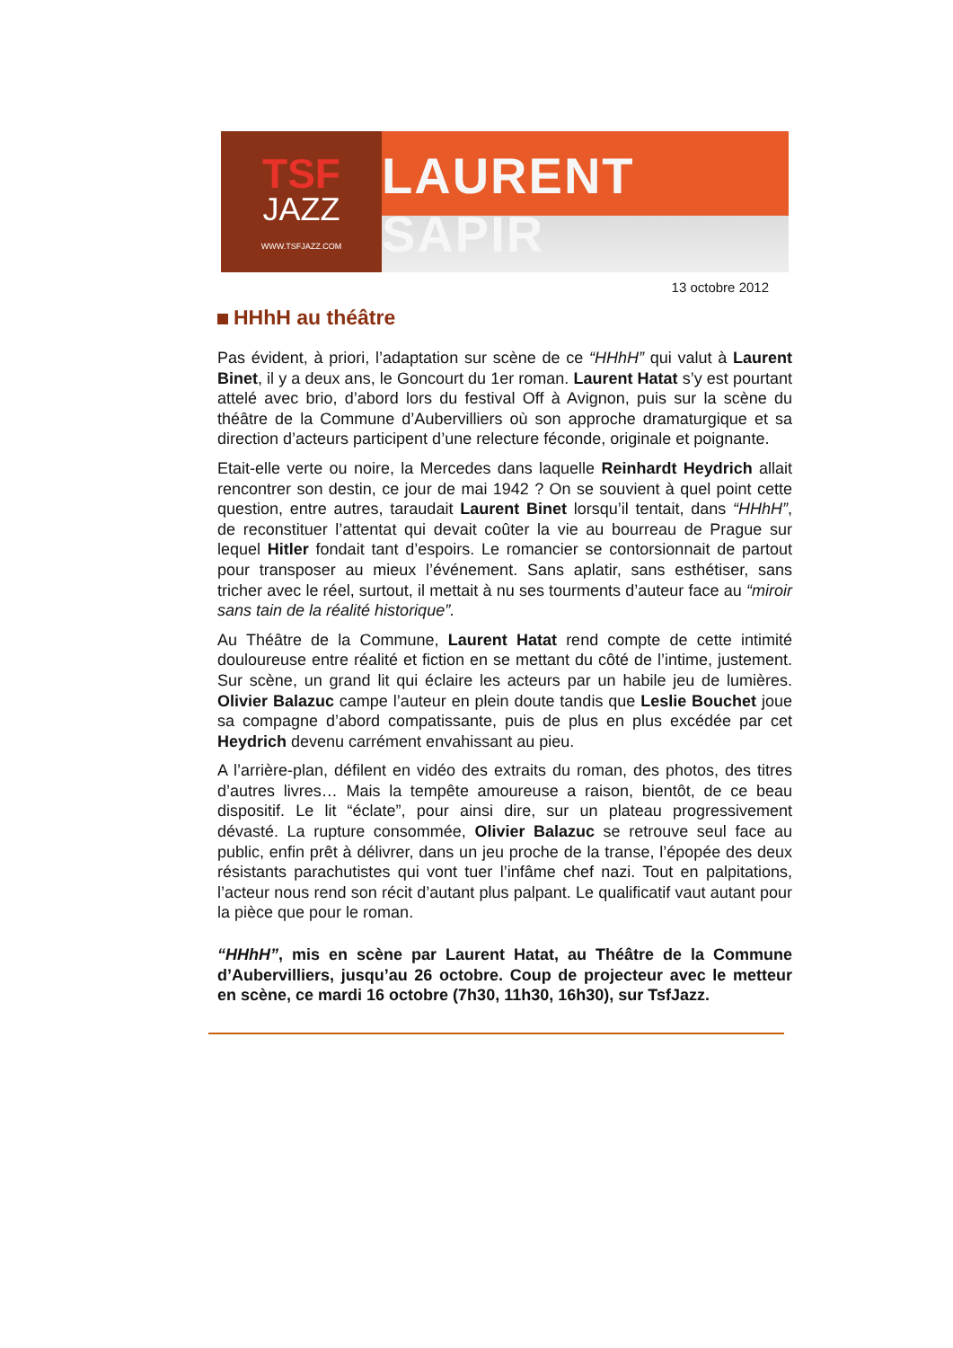TSF
JAZZ
WWW.TSFJAZZ.COM
LAURENT SAPIR
13 octobre 2012
HHhH au théâtre
Pas évident, à priori, l’adaptation sur scène de ce “HHhH” qui valut à Laurent Binet, il y a deux ans, le Goncourt du 1er roman. Laurent Hatat s’y est pourtant attelé avec brio, d’abord lors du festival Off à Avignon, puis sur la scène du théâtre de la Commune d’Aubervilliers où son approche dramaturgique et sa direction d’acteurs participent d’une relecture féconde, originale et poignante.
Etait-elle verte ou noire, la Mercedes dans laquelle Reinhardt Heydrich allait rencontrer son destin, ce jour de mai 1942 ? On se souvient à quel point cette question, entre autres, taraudait Laurent Binet lorsqu’il tentait, dans “HHhH”, de reconstituer l’attentat qui devait coûter la vie au bourreau de Prague sur lequel Hitler fondait tant d’espoirs. Le romancier se contorsionnait de partout pour transposer au mieux l’événement. Sans aplatir, sans esthétiser, sans tricher avec le réel, surtout, il mettait à nu ses tourments d’auteur face au “miroir sans tain de la réalité historique”.
Au Théâtre de la Commune, Laurent Hatat rend compte de cette intimité douloureuse entre réalité et fiction en se mettant du côté de l’intime, justement. Sur scène, un grand lit qui éclaire les acteurs par un habile jeu de lumières. Olivier Balazuc campe l’auteur en plein doute tandis que Leslie Bouchet joue sa compagne d’abord compatissante, puis de plus en plus excédée par cet Heydrich devenu carrément envahissant au pieu.
A l’arrière-plan, défilent en vidéo des extraits du roman, des photos, des titres d’autres livres… Mais la tempête amoureuse a raison, bientôt, de ce beau dispositif. Le lit “éclate”, pour ainsi dire, sur un plateau progressivement dévasté. La rupture consommée, Olivier Balazuc se retrouve seul face au public, enfin prêt à délivrer, dans un jeu proche de la transe, l’épopée des deux résistants parachutistes qui vont tuer l’infâme chef nazi. Tout en palpitations, l’acteur nous rend son récit d’autant plus palpant. Le qualificatif vaut autant pour la pièce que pour le roman.
“HHhH”, mis en scène par Laurent Hatat, au Théâtre de la Commune d’Aubervilliers, jusqu’au 26 octobre. Coup de projecteur avec le metteur en scène, ce mardi 16 octobre (7h30, 11h30, 16h30), sur TsfJazz.